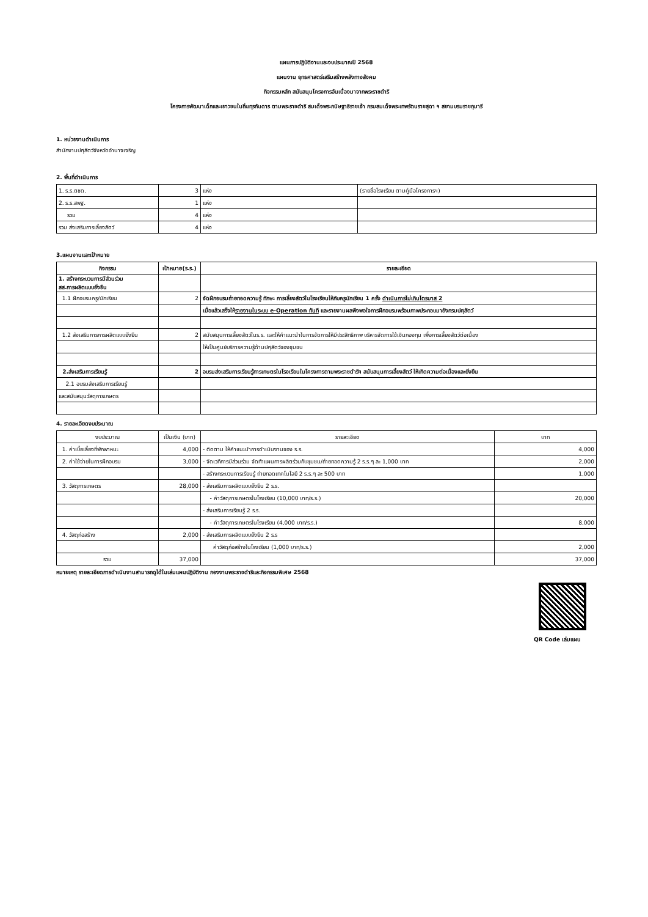แผนการปฏิบัติงานและงบประมาณปี 2568
แผนงาน ยุทธศาสตร์เสริมสร้างพลังทางสังคม
กิจกรรมหลัก สนับสนุนโครงการอันเนื่องมาจากพระราชดำริ
โครงการพัฒนาเด็กและเยาวชนในถิ่นทุรกันดาร ตามพระราชดำริ สมเด็จพระกนิษฐาธิราชเจ้า กรมสมเด็จพระเทพรัตนราชสุดา ฯ สยามบรมราชกุมารี
1. หน่วยงานดำเนินการ
สำนักงานปศุสัตว์จังหวัดอำนาจเจริญ
2. พื้นที่ดำเนินการ
| 1. ร.ร.ตชด. | 3 | แห่ง | (รายชื่อโรงเรียน ตามคู่มือโครงการฯ) |
| 2. ร.ร.สพฐ. | 1 | แห่ง | |
| รวม | 4 | แห่ง | |
| รวม ส่งเสริมการเลี้ยงสัตว์ | 4 | แห่ง | |
3.แผนงานและเป้าหมาย
| กิจกรรม | เป้าหมาย(ร.ร.) | รายละเอียด |
| --- | --- | --- |
| 1. สร้างกระบวนการมีส่วนร่วม สส.การผลิตแบบยั่งยืน | | |
| 1.1 ฝึกอบรมครู/นักเรียน | 2 | จัดฝึกอบรมถ่ายทอดความรู้ ทักษะ การเลี้ยงสัตว์ในโรงเรียนให้กับครูนักเรียน 1 ครั้ง ดำเนินการไม่เกินไตรมาส 2 |
| | | เมื่อแล้วเสร็จให้ รายงานในระบบ e-Operation ทันที และรายงานผลพึงพอใจการฝึกอบรมพร้อมภาพประกอบมายังกรมปศุสัตว์ |
| 1.2 ส่งเสริมการการผลิตแบบยั่งยืน | 2 | สนับสนุนการเลี้ยงสัตว์ในร.ร. และให้คำแนะนำในการจัดการให้มีประสิทธิภาพ บริหารจัดการใช้เงินกองทุน เพื่อการเลี้ยงสัตว์ต่อเนื่อง |
| | | ให้เป็นศูนย์บริการความรู้ด้านปศุสัตว์ของชุมชน |
| 2.ส่งเสริมการเรียนรู้ | 2 | อบรมส่งเสริมการเรียนรู้การเกษตรในโรงเรียนในโครงการตามพระราชดำริฯ สนับสนุนการเลี้ยงสัตว์ ให้เกิดความต่อเนื่องและยั่งยืน |
| 2.1 อบรมส่งเสริมการเรียนรู้ | | |
| และสนับสนุนวัสดุการเกษตร | | |
4. รายละเอียดงบประมาณ
| งบประมาณ | เป็นเงิน (บาท) | รายละเอียด | บาท |
| 1. ค่าเบี้ยเลี้ยงที่พักพาหนะ | 4,000 | - ติดตาม ให้คำแนะนำการดำเนินงานของ ร.ร. | 4,000 |
| 2. ค่าใช้จ่ายในการฝึกอบรม | 3,000 | - จัดเวทีการมีส่วนร่วม จัดทำแผนการผลิตร่วมกับชุมชน/ถ่ายทอดความรู้ 2 ร.ร.ๆ ละ 1,000 บาท | 2,000 |
| | | - สร้างกระบวนการเรียนรู้ ถ่ายทอดเทคโนโลยี 2 ร.ร.ๆ ละ 500 บาท | 1,000 |
| 3. วัสดุการเกษตร | 28,000 | - ส่งเสริมการผลิตแบบยั่งยืน 2 ร.ร. | |
| | | - ค่าวัสดุการเกษตรในโรงเรียน (10,000 บาท/ร.ร.) | 20,000 |
| | | - ส่งเสริมการเรียนรู้ 2 ร.ร. | |
| | | - ค่าวัสดุการเกษตรในโรงเรียน (4,000 บาท/ร.ร.) | 8,000 |
| 4. วัสดุก่อสร้าง | 2,000 | - ส่งเสริมการผลิตแบบยั่งยืน 2 ร.ร | |
| | | ค่าวัสดุก่อสร้างในโรงเรียน (1,000 บาท/ร.ร.) | 2,000 |
| รวม | 37,000 | | 37,000 |
หมายเหตุ รายละเอียดการดำเนินงานสามารถดูได้ในเล่มแผนปฏิบัติงาน กองงานพระราชดำริและกิจกรรมพิเศษ 2568
QR Code เล่มแผน